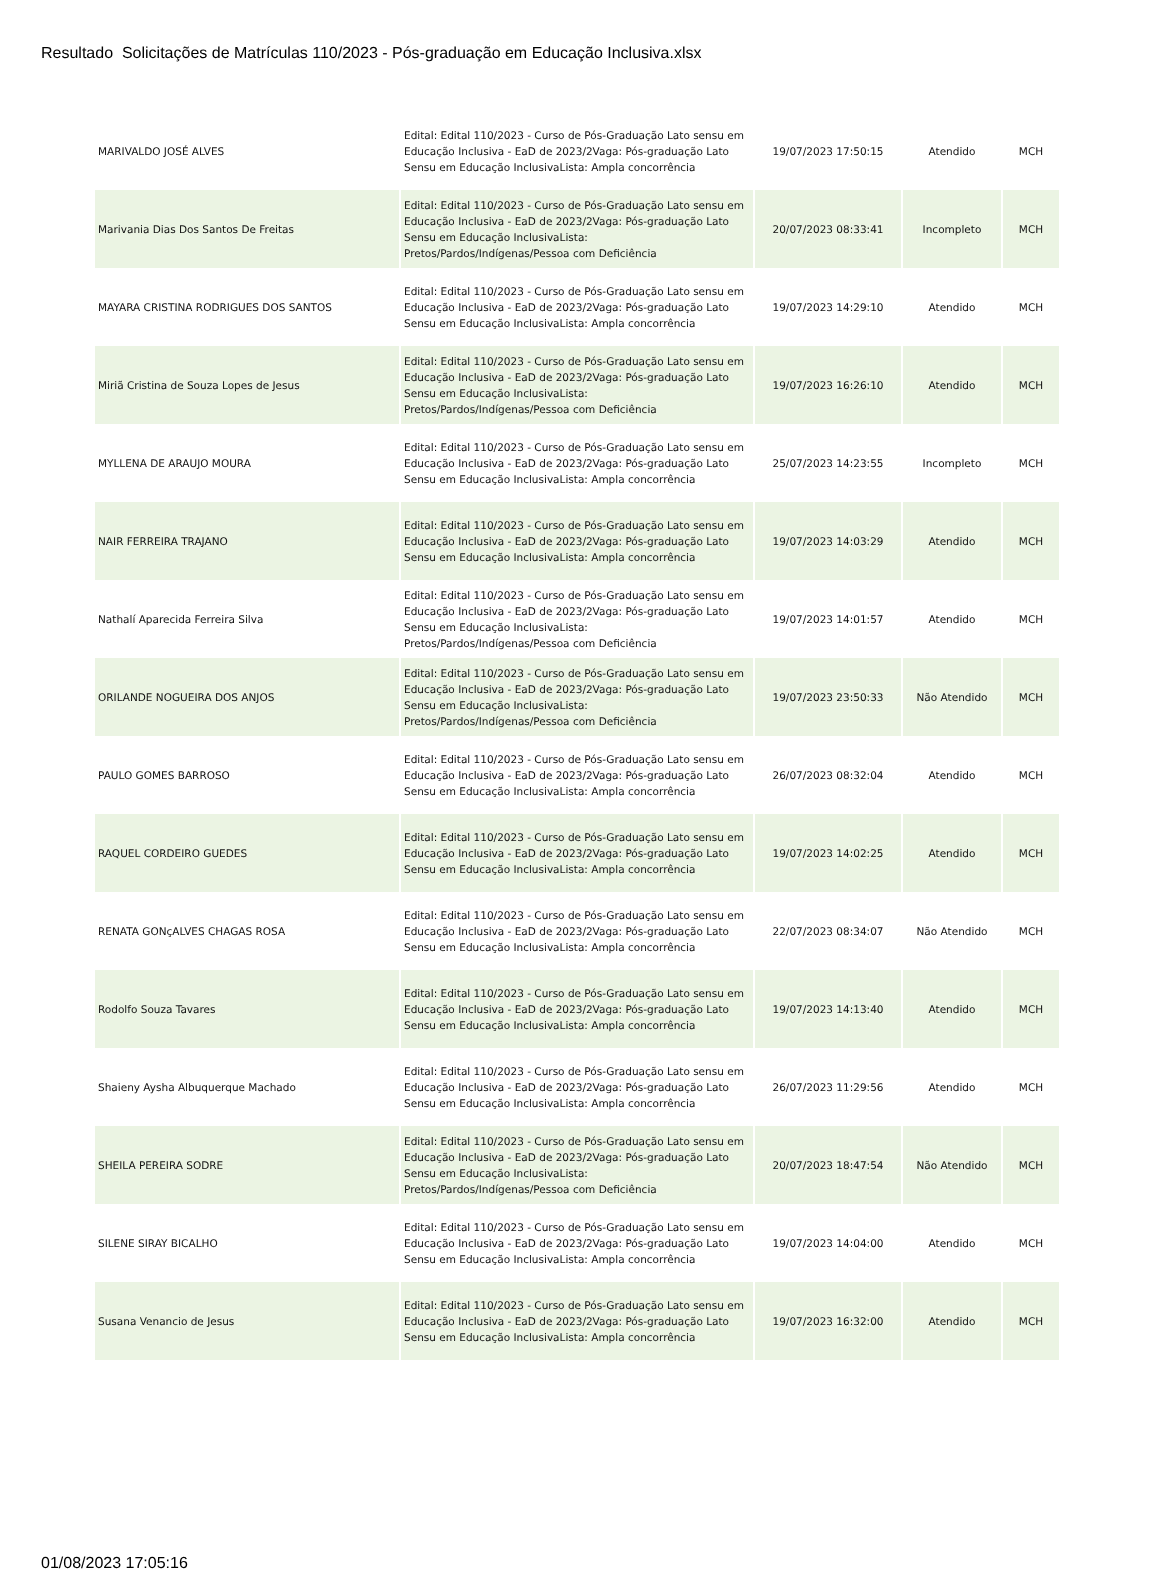Resultado Solicitações de Matrículas 110/2023 - Pós-graduação em Educação Inclusiva.xlsx
| MARIVALDO JOSÉ ALVES | Edital: Edital 110/2023 - Curso de Pós-Graduação Lato sensu em Educação Inclusiva - EaD de 2023/2Vaga: Pós-graduação Lato Sensu em Educação InclusivaLista: Ampla concorrência | 19/07/2023 17:50:15 | Atendido | MCH |
| Marivania Dias Dos Santos De Freitas | Edital: Edital 110/2023 - Curso de Pós-Graduação Lato sensu em Educação Inclusiva - EaD de 2023/2Vaga: Pós-graduação Lato Sensu em Educação InclusivaLista: Pretos/Pardos/Indígenas/Pessoa com Deficiência | 20/07/2023 08:33:41 | Incompleto | MCH |
| MAYARA CRISTINA RODRIGUES DOS SANTOS | Edital: Edital 110/2023 - Curso de Pós-Graduação Lato sensu em Educação Inclusiva - EaD de 2023/2Vaga: Pós-graduação Lato Sensu em Educação InclusivaLista: Ampla concorrência | 19/07/2023 14:29:10 | Atendido | MCH |
| Miriã Cristina de Souza Lopes de Jesus | Edital: Edital 110/2023 - Curso de Pós-Graduação Lato sensu em Educação Inclusiva - EaD de 2023/2Vaga: Pós-graduação Lato Sensu em Educação InclusivaLista: Pretos/Pardos/Indígenas/Pessoa com Deficiência | 19/07/2023 16:26:10 | Atendido | MCH |
| MYLLENA DE ARAUJO MOURA | Edital: Edital 110/2023 - Curso de Pós-Graduação Lato sensu em Educação Inclusiva - EaD de 2023/2Vaga: Pós-graduação Lato Sensu em Educação InclusivaLista: Ampla concorrência | 25/07/2023 14:23:55 | Incompleto | MCH |
| NAIR FERREIRA TRAJANO | Edital: Edital 110/2023 - Curso de Pós-Graduação Lato sensu em Educação Inclusiva - EaD de 2023/2Vaga: Pós-graduação Lato Sensu em Educação InclusivaLista: Ampla concorrência | 19/07/2023 14:03:29 | Atendido | MCH |
| Nathalí Aparecida Ferreira Silva | Edital: Edital 110/2023 - Curso de Pós-Graduação Lato sensu em Educação Inclusiva - EaD de 2023/2Vaga: Pós-graduação Lato Sensu em Educação InclusivaLista: Pretos/Pardos/Indígenas/Pessoa com Deficiência | 19/07/2023 14:01:57 | Atendido | MCH |
| ORILANDE NOGUEIRA DOS ANJOS | Edital: Edital 110/2023 - Curso de Pós-Graduação Lato sensu em Educação Inclusiva - EaD de 2023/2Vaga: Pós-graduação Lato Sensu em Educação InclusivaLista: Pretos/Pardos/Indígenas/Pessoa com Deficiência | 19/07/2023 23:50:33 | Não Atendido | MCH |
| PAULO GOMES BARROSO | Edital: Edital 110/2023 - Curso de Pós-Graduação Lato sensu em Educação Inclusiva - EaD de 2023/2Vaga: Pós-graduação Lato Sensu em Educação InclusivaLista: Ampla concorrência | 26/07/2023 08:32:04 | Atendido | MCH |
| RAQUEL CORDEIRO GUEDES | Edital: Edital 110/2023 - Curso de Pós-Graduação Lato sensu em Educação Inclusiva - EaD de 2023/2Vaga: Pós-graduação Lato Sensu em Educação InclusivaLista: Ampla concorrência | 19/07/2023 14:02:25 | Atendido | MCH |
| RENATA GONçALVES CHAGAS ROSA | Edital: Edital 110/2023 - Curso de Pós-Graduação Lato sensu em Educação Inclusiva - EaD de 2023/2Vaga: Pós-graduação Lato Sensu em Educação InclusivaLista: Ampla concorrência | 22/07/2023 08:34:07 | Não Atendido | MCH |
| Rodolfo Souza Tavares | Edital: Edital 110/2023 - Curso de Pós-Graduação Lato sensu em Educação Inclusiva - EaD de 2023/2Vaga: Pós-graduação Lato Sensu em Educação InclusivaLista: Ampla concorrência | 19/07/2023 14:13:40 | Atendido | MCH |
| Shaieny Aysha Albuquerque Machado | Edital: Edital 110/2023 - Curso de Pós-Graduação Lato sensu em Educação Inclusiva - EaD de 2023/2Vaga: Pós-graduação Lato Sensu em Educação InclusivaLista: Ampla concorrência | 26/07/2023 11:29:56 | Atendido | MCH |
| SHEILA PEREIRA SODRE | Edital: Edital 110/2023 - Curso de Pós-Graduação Lato sensu em Educação Inclusiva - EaD de 2023/2Vaga: Pós-graduação Lato Sensu em Educação InclusivaLista: Pretos/Pardos/Indígenas/Pessoa com Deficiência | 20/07/2023 18:47:54 | Não Atendido | MCH |
| SILENE SIRAY BICALHO | Edital: Edital 110/2023 - Curso de Pós-Graduação Lato sensu em Educação Inclusiva - EaD de 2023/2Vaga: Pós-graduação Lato Sensu em Educação InclusivaLista: Ampla concorrência | 19/07/2023 14:04:00 | Atendido | MCH |
| Susana Venancio de Jesus | Edital: Edital 110/2023 - Curso de Pós-Graduação Lato sensu em Educação Inclusiva - EaD de 2023/2Vaga: Pós-graduação Lato Sensu em Educação InclusivaLista: Ampla concorrência | 19/07/2023 16:32:00 | Atendido | MCH |
01/08/2023 17:05:16